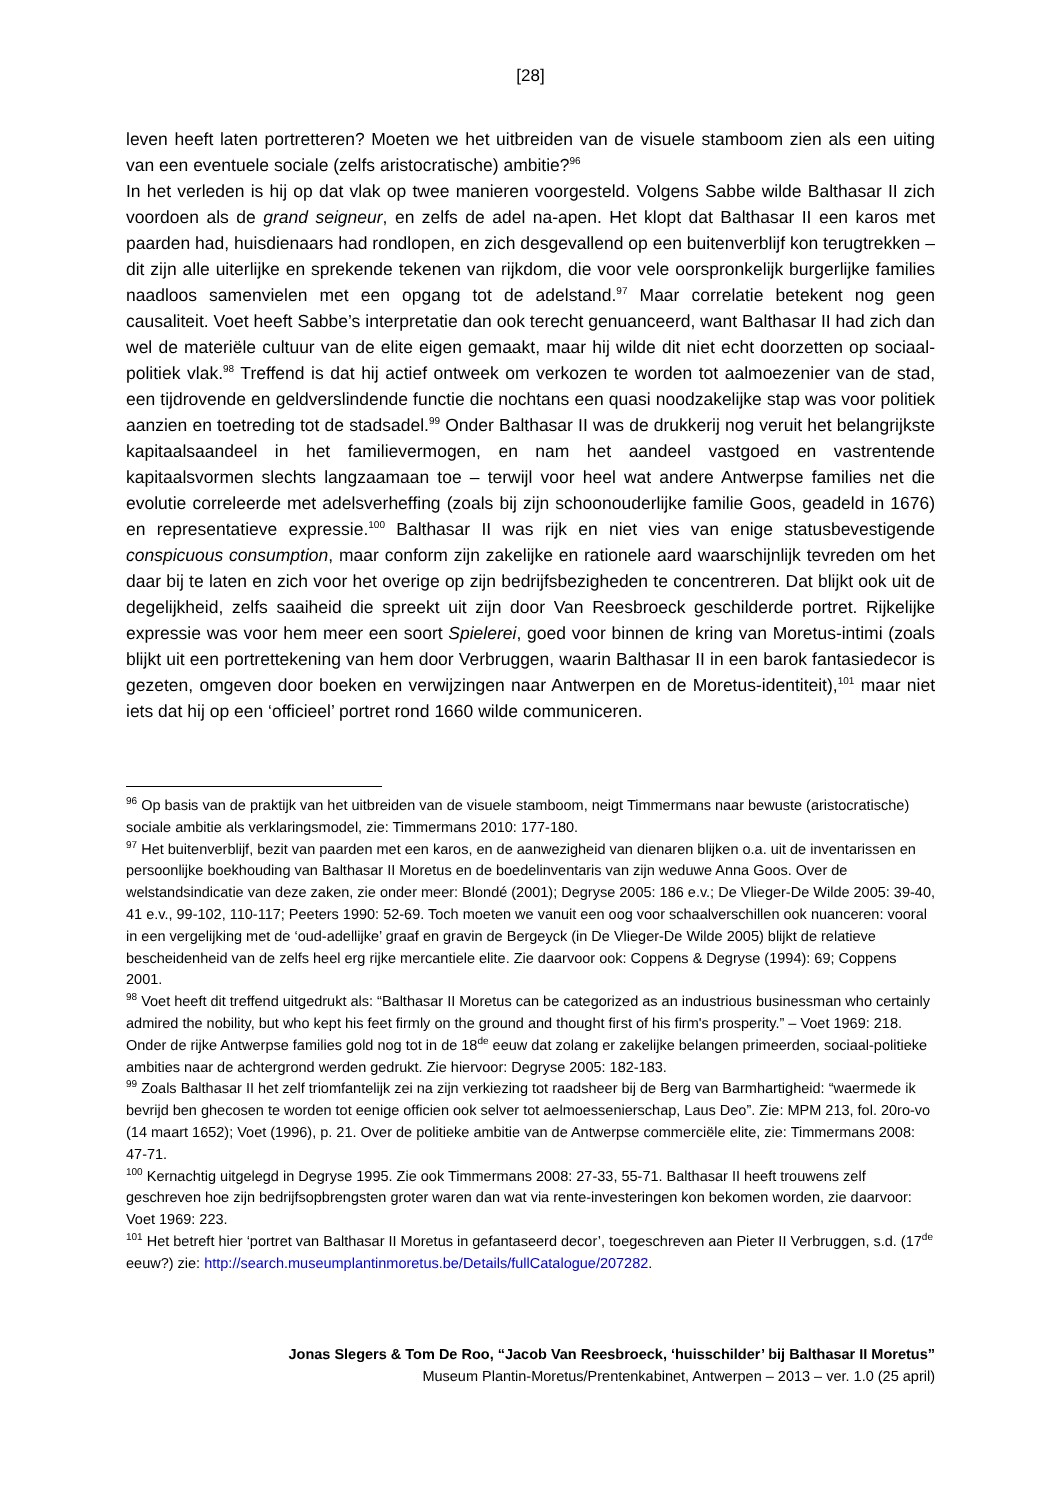[28]
leven heeft laten portretteren? Moeten we het uitbreiden van de visuele stamboom zien als een uiting van een eventuele sociale (zelfs aristocratische) ambitie?<sup>96</sup>
In het verleden is hij op dat vlak op twee manieren voorgesteld. Volgens Sabbe wilde Balthasar II zich voordoen als de grand seigneur, en zelfs de adel na-apen. Het klopt dat Balthasar II een karos met paarden had, huisdienaars had rondlopen, en zich desgevallend op een buitenverblijf kon terugtrekken – dit zijn alle uiterlijke en sprekende tekenen van rijkdom, die voor vele oorspronkelijk burgerlijke families naadloos samenvielen met een opgang tot de adelstand.<sup>97</sup> Maar correlatie betekent nog geen causaliteit. Voet heeft Sabbe’s interpretatie dan ook terecht genuanceerd, want Balthasar II had zich dan wel de materiële cultuur van de elite eigen gemaakt, maar hij wilde dit niet echt doorzetten op sociaal-politiek vlak.<sup>98</sup> Treffend is dat hij actief ontweek om verkozen te worden tot aalmoezenier van de stad, een tijdrovende en geldverslindende functie die nochtans een quasi noodzakelijke stap was voor politiek aanzien en toetreding tot de stadsadel.<sup>99</sup> Onder Balthasar II was de drukkerij nog veruit het belangrijkste kapitaalsaandeel in het familievermogen, en nam het aandeel vastgoed en vastrentende kapitaalsvormen slechts langzaamaan toe – terwijl voor heel wat andere Antwerpse families net die evolutie correleerde met adelsverheffing (zoals bij zijn schoonouderlijke familie Goos, geadeld in 1676) en representatieve expressie.<sup>100</sup> Balthasar II was rijk en niet vies van enige statusbevestigende conspicuous consumption, maar conform zijn zakelijke en rationele aard waarschijnlijk tevreden om het daar bij te laten en zich voor het overige op zijn bedrijfsbezigheden te concentreren. Dat blijkt ook uit de degelijkheid, zelfs saaiheid die spreekt uit zijn door Van Reesbroeck geschilderde portret. Rijkelijke expressie was voor hem meer een soort Spielerei, goed voor binnen de kring van Moretus-intimi (zoals blijkt uit een portrettekening van hem door Verbruggen, waarin Balthasar II in een barok fantasiedecor is gezeten, omgeven door boeken en verwijzingen naar Antwerpen en de Moretus-identiteit),<sup>101</sup> maar niet iets dat hij op een ‘officieel’ portret rond 1660 wilde communiceren.
<sup>96</sup> Op basis van de praktijk van het uitbreiden van de visuele stamboom, neigt Timmermans naar bewuste (aristocratische) sociale ambitie als verklaringsmodel, zie: Timmermans 2010: 177-180.
<sup>97</sup> Het buitenverblijf, bezit van paarden met een karos, en de aanwezigheid van dienaren blijken o.a. uit de inventarissen en persoonlijke boekhouding van Balthasar II Moretus en de boedelinventaris van zijn weduwe Anna Goos. Over de welstandsindicatie van deze zaken, zie onder meer: Blondé (2001); Degryse 2005: 186 e.v.; De Vlieger-De Wilde 2005: 39-40, 41 e.v., 99-102, 110-117; Peeters 1990: 52-69. Toch moeten we vanuit een oog voor schaalverschillen ook nuanceren: vooral in een vergelijking met de ‘oud-adellijke’ graaf en gravin de Bergeyck (in De Vlieger-De Wilde 2005) blijkt de relatieve bescheidenheid van de zelfs heel erg rijke mercantiele elite. Zie daarvoor ook: Coppens & Degryse (1994): 69; Coppens 2001.
<sup>98</sup> Voet heeft dit treffend uitgedrukt als: “Balthasar II Moretus can be categorized as an industrious businessman who certainly admired the nobility, but who kept his feet firmly on the ground and thought first of his firm's prosperity.” – Voet 1969: 218. Onder de rijke Antwerpse families gold nog tot in de 18<sup>de</sup> eeuw dat zolang er zakelijke belangen primeerden, sociaal-politieke ambities naar de achtergrond werden gedrukt. Zie hiervoor: Degryse 2005: 182-183.
<sup>99</sup> Zoals Balthasar II het zelf triomfantelijk zei na zijn verkiezing tot raadsheer bij de Berg van Barmhartigheid: “waermede ik bevrijd ben ghecosen te worden tot eenige officien ook selver tot aelmoessenierschap, Laus Deo”. Zie: MPM 213, fol. 20ro-vo (14 maart 1652); Voet (1996), p. 21. Over de politieke ambitie van de Antwerpse commerciële elite, zie: Timmermans 2008: 47-71.
<sup>100</sup> Kernachtig uitgelegd in Degryse 1995. Zie ook Timmermans 2008: 27-33, 55-71. Balthasar II heeft trouwens zelf geschreven hoe zijn bedrijfsopbrengsten groter waren dan wat via rente-investeringen kon bekomen worden, zie daarvoor: Voet 1969: 223.
<sup>101</sup> Het betreft hier ‘portret van Balthasar II Moretus in gefantaseerd decor’, toegeschreven aan Pieter II Verbruggen, s.d. (17<sup>de</sup> eeuw?) zie: http://search.museumplantinmoretus.be/Details/fullCatalogue/207282.
Jonas Slegers & Tom De Roo, “Jacob Van Reesbroeck, ‘huisschilder’ bij Balthasar II Moretus”
Museum Plantin-Moretus/Prentenkabinet, Antwerpen – 2013 – ver. 1.0 (25 april)